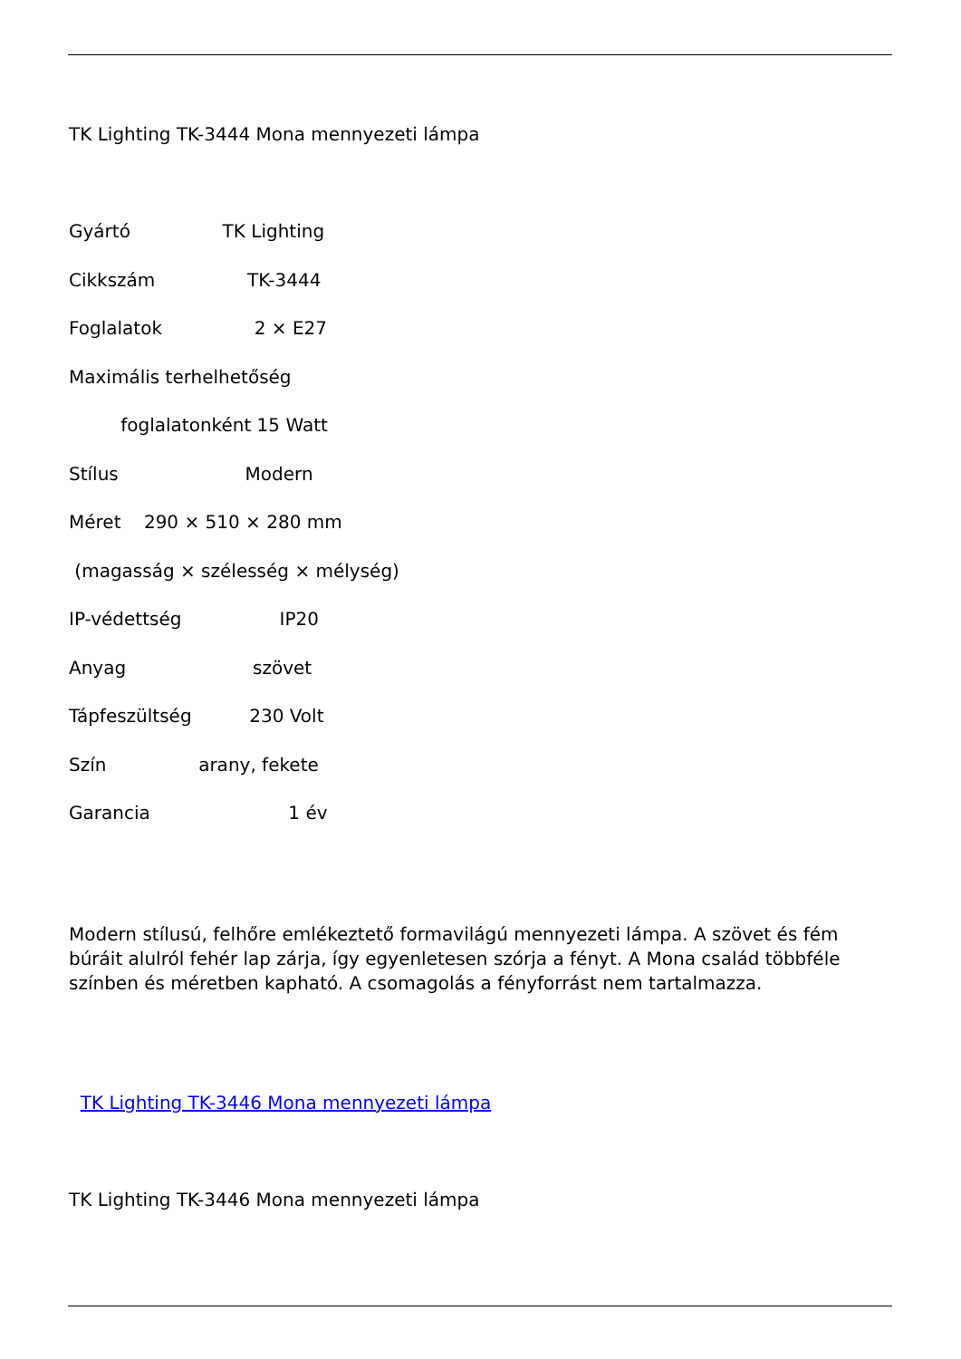TK Lighting TK-3444 Mona mennyezeti lámpa
Gyártó TK Lighting
Cikkszám TK-3444
Foglalatok 2 × E27
Maximális terhelhetőség
foglalatonként 15 Watt
Stílus Modern
Méret 290 × 510 × 280 mm
(magasság × szélesség × mélység)
IP-védettség IP20
Anyag szövet
Tápfeszültség 230 Volt
Szín arany, fekete
Garancia 1 év
Modern stílusú, felhőre emlékeztető formavilágú mennyezeti lámpa. A szövet és fém búráit alulról fehér lap zárja, így egyenletesen szórja a fényt. A Mona család többféle színben és méretben kapható. A csomagolás a fényforrást nem tartalmazza.
TK Lighting TK-3446 Mona mennyezeti lámpa
TK Lighting TK-3446 Mona mennyezeti lámpa